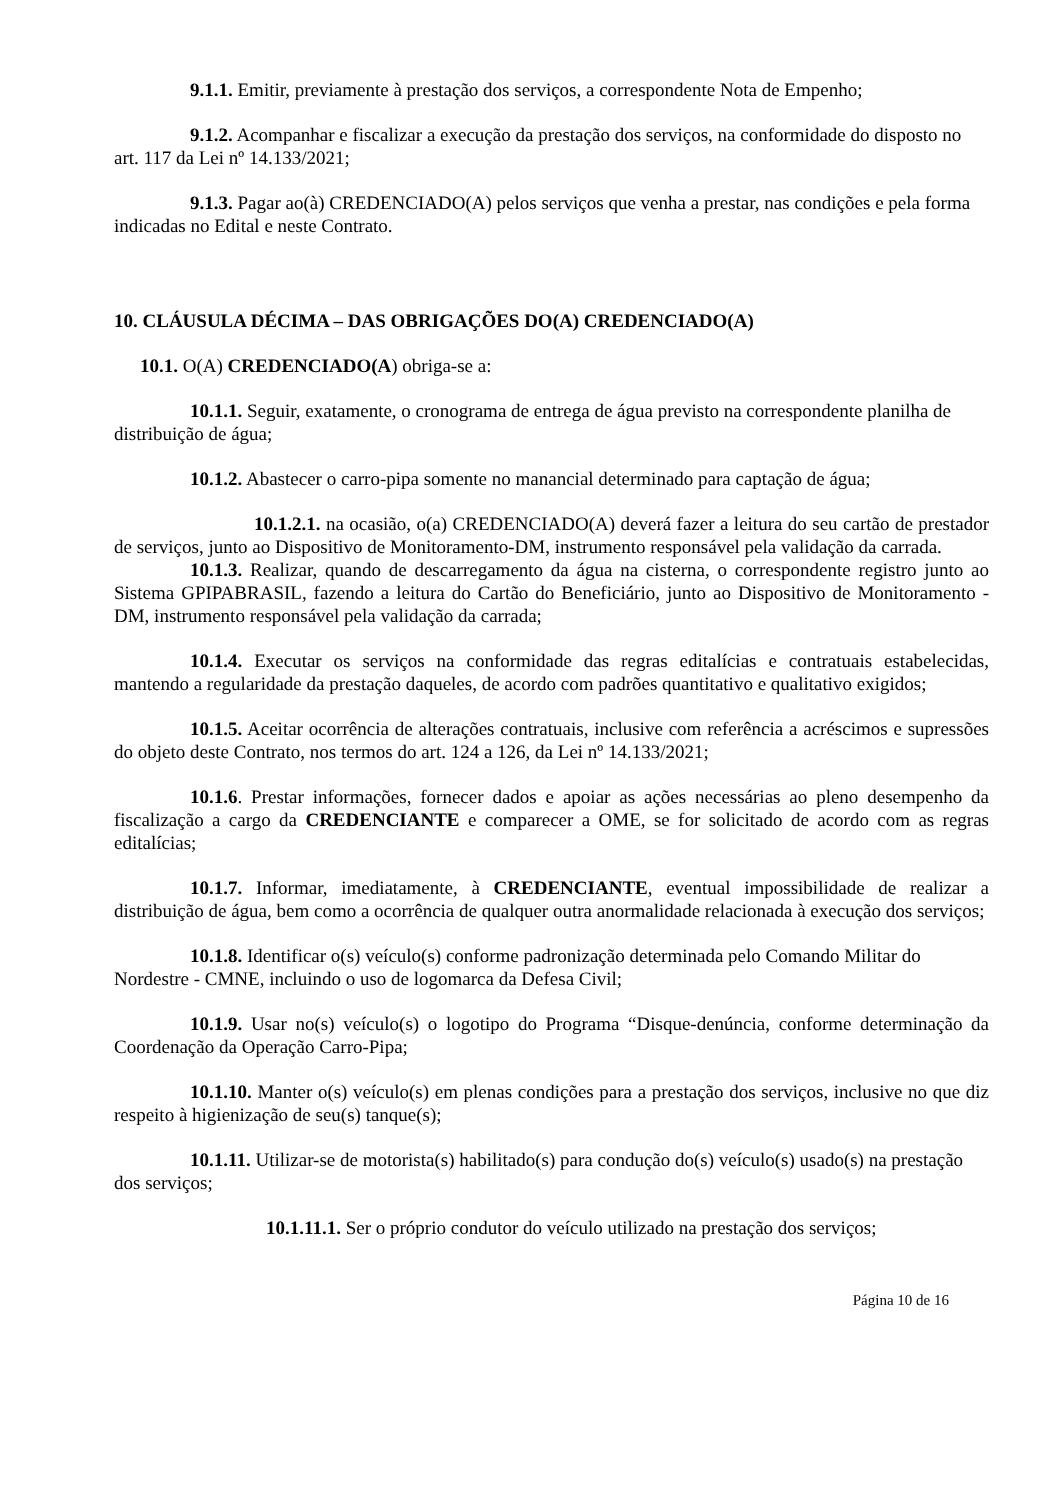9.1.1. Emitir, previamente à prestação dos serviços, a correspondente Nota de Empenho;
9.1.2. Acompanhar e fiscalizar a execução da prestação dos serviços, na conformidade do disposto no art. 117 da Lei nº 14.133/2021;
9.1.3. Pagar ao(à) CREDENCIADO(A) pelos serviços que venha a prestar, nas condições e pela forma indicadas no Edital e neste Contrato.
10. CLÁUSULA DÉCIMA – DAS OBRIGAÇÕES DO(A) CREDENCIADO(A)
10.1. O(A) CREDENCIADO(A) obriga-se a:
10.1.1. Seguir, exatamente, o cronograma de entrega de água previsto na correspondente planilha de distribuição de água;
10.1.2. Abastecer o carro-pipa somente no manancial determinado para captação de água;
10.1.2.1. na ocasião, o(a) CREDENCIADO(A) deverá fazer a leitura do seu cartão de prestador de serviços, junto ao Dispositivo de Monitoramento-DM, instrumento responsável pela validação da carrada.
10.1.3. Realizar, quando de descarregamento da água na cisterna, o correspondente registro junto ao Sistema GPIPABRASIL, fazendo a leitura do Cartão do Beneficiário, junto ao Dispositivo de Monitoramento - DM, instrumento responsável pela validação da carrada;
10.1.4. Executar os serviços na conformidade das regras editalícias e contratuais estabelecidas, mantendo a regularidade da prestação daqueles, de acordo com padrões quantitativo e qualitativo exigidos;
10.1.5. Aceitar ocorrência de alterações contratuais, inclusive com referência a acréscimos e supressões do objeto deste Contrato, nos termos do art. 124 a 126, da Lei nº 14.133/2021;
10.1.6. Prestar informações, fornecer dados e apoiar as ações necessárias ao pleno desempenho da fiscalização a cargo da CREDENCIANTE e comparecer a OME, se for solicitado de acordo com as regras editalícias;
10.1.7. Informar, imediatamente, à CREDENCIANTE, eventual impossibilidade de realizar a distribuição de água, bem como a ocorrência de qualquer outra anormalidade relacionada à execução dos serviços;
10.1.8. Identificar o(s) veículo(s) conforme padronização determinada pelo Comando Militar do Nordestre - CMNE, incluindo o uso de logomarca da Defesa Civil;
10.1.9. Usar no(s) veículo(s) o logotipo do Programa “Disque-denúncia, conforme determinação da Coordenação da Operação Carro-Pipa;
10.1.10. Manter o(s) veículo(s) em plenas condições para a prestação dos serviços, inclusive no que diz respeito à higienização de seu(s) tanque(s);
10.1.11. Utilizar-se de motorista(s) habilitado(s) para condução do(s) veículo(s) usado(s) na prestação dos serviços;
10.1.11.1. Ser o próprio condutor do veículo utilizado na prestação dos serviços;
Página 10 de 16